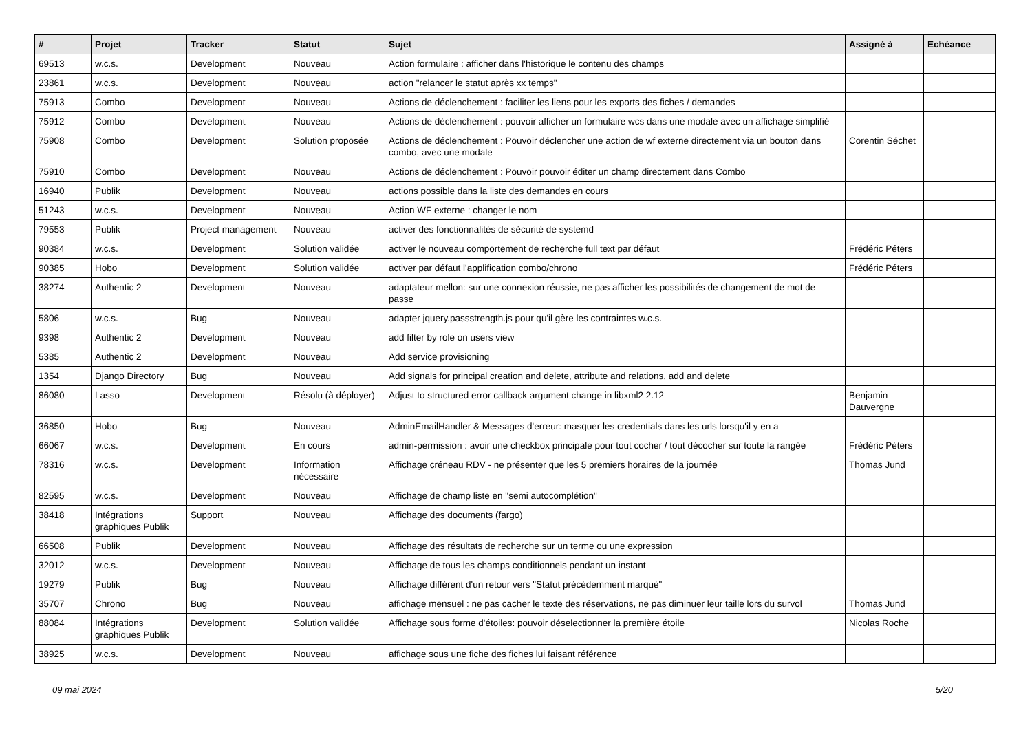| # | Projet | Tracker | Statut | Sujet | Assigné à | Echéance |
| --- | --- | --- | --- | --- | --- | --- |
| 69513 | w.c.s. | Development | Nouveau | Action formulaire : afficher dans l'historique le contenu des champs | | |
| 23861 | w.c.s. | Development | Nouveau | action "relancer le statut après xx temps" | | |
| 75913 | Combo | Development | Nouveau | Actions de déclenchement : faciliter les liens pour les exports des fiches / demandes | | |
| 75912 | Combo | Development | Nouveau | Actions de déclenchement : pouvoir afficher un formulaire wcs dans une modale avec un affichage simplifié | | |
| 75908 | Combo | Development | Solution proposée | Actions de déclenchement : Pouvoir déclencher une action de wf externe directement via un bouton dans combo, avec une modale | Corentin Séchet | |
| 75910 | Combo | Development | Nouveau | Actions de déclenchement : Pouvoir pouvoir éditer un champ directement dans Combo | | |
| 16940 | Publik | Development | Nouveau | actions possible dans la liste des demandes en cours | | |
| 51243 | w.c.s. | Development | Nouveau | Action WF externe : changer le nom | | |
| 79553 | Publik | Project management | Nouveau | activer des fonctionnalités de sécurité de systemd | | |
| 90384 | w.c.s. | Development | Solution validée | activer le nouveau comportement de recherche full text par défaut | Frédéric Péters | |
| 90385 | Hobo | Development | Solution validée | activer par défaut l'applification combo/chrono | Frédéric Péters | |
| 38274 | Authentic 2 | Development | Nouveau | adaptateur mellon: sur une connexion réussie, ne pas afficher les possibilités de changement de mot de passe | | |
| 5806 | w.c.s. | Bug | Nouveau | adapter jquery.passstrength.js pour qu'il gère les contraintes w.c.s. | | |
| 9398 | Authentic 2 | Development | Nouveau | add filter by role on users view | | |
| 5385 | Authentic 2 | Development | Nouveau | Add service provisioning | | |
| 1354 | Django Directory | Bug | Nouveau | Add signals for principal creation and delete, attribute and relations, add and delete | | |
| 86080 | Lasso | Development | Résolu (à déployer) | Adjust to structured error callback argument change in libxml2 2.12 | Benjamin Dauvergne | |
| 36850 | Hobo | Bug | Nouveau | AdminEmailHandler & Messages d'erreur: masquer les credentials dans les urls lorsqu'il y en a | | |
| 66067 | w.c.s. | Development | En cours | admin-permission : avoir une checkbox principale pour tout cocher / tout décocher sur toute la rangée | Frédéric Péters | |
| 78316 | w.c.s. | Development | Information nécessaire | Affichage créneau RDV - ne présenter que les 5 premiers horaires de la journée | Thomas Jund | |
| 82595 | w.c.s. | Development | Nouveau | Affichage de champ liste en "semi autocomplétion" | | |
| 38418 | Intégrations graphiques Publik | Support | Nouveau | Affichage des documents (fargo) | | |
| 66508 | Publik | Development | Nouveau | Affichage des résultats de recherche sur un terme ou une expression | | |
| 32012 | w.c.s. | Development | Nouveau | Affichage de tous les champs conditionnels pendant un instant | | |
| 19279 | Publik | Bug | Nouveau | Affichage différent d'un retour vers "Statut précédemment marqué" | | |
| 35707 | Chrono | Bug | Nouveau | affichage mensuel : ne pas cacher le texte des réservations, ne pas diminuer leur taille lors du survol | Thomas Jund | |
| 88084 | Intégrations graphiques Publik | Development | Solution validée | Affichage sous forme d'étoiles: pouvoir déselectionner la première étoile | Nicolas Roche | |
| 38925 | w.c.s. | Development | Nouveau | affichage sous une fiche des fiches lui faisant référence | | |
09 mai 2024 5/20